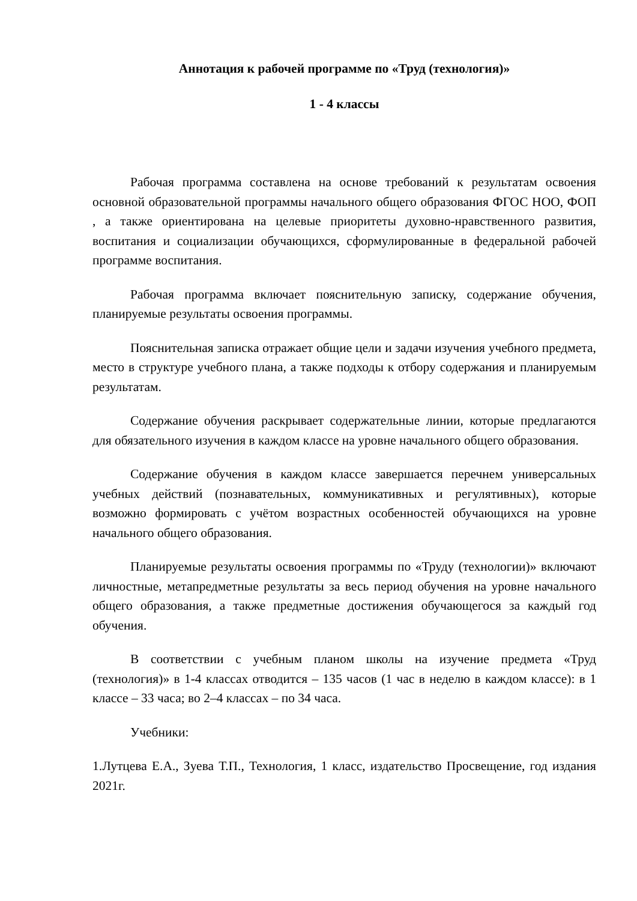Аннотация к рабочей программе по «Труд (технология)»
1 - 4 классы
Рабочая программа составлена на основе требований к результатам освоения основной образовательной программы начального общего образования ФГОС НОО, ФОП , а также ориентирована на целевые приоритеты духовно-нравственного развития, воспитания и социализации обучающихся, сформулированные в федеральной рабочей программе воспитания.
Рабочая программа включает пояснительную записку, содержание обучения, планируемые результаты освоения программы.
Пояснительная записка отражает общие цели и задачи изучения учебного предмета, место в структуре учебного плана, а также подходы к отбору содержания и планируемым результатам.
Содержание обучения раскрывает содержательные линии, которые предлагаются для обязательного изучения в каждом классе на уровне начального общего образования.
Содержание обучения в каждом классе завершается перечнем универсальных учебных действий (познавательных, коммуникативных и регулятивных), которые возможно формировать с учётом возрастных особенностей обучающихся на уровне начального общего образования.
Планируемые результаты освоения программы по «Труду (технологии)» включают личностные, метапредметные результаты за весь период обучения на уровне начального общего образования, а также предметные достижения обучающегося за каждый год обучения.
В соответствии с учебным планом школы на изучение предмета «Труд (технология)» в 1-4 классах отводится – 135 часов (1 час в неделю в каждом классе): в 1 классе – 33 часа; во 2–4 классах – по 34 часа.
Учебники:
1.Лутцева Е.А., Зуева Т.П., Технология, 1 класс, издательство Просвещение, год издания 2021г.